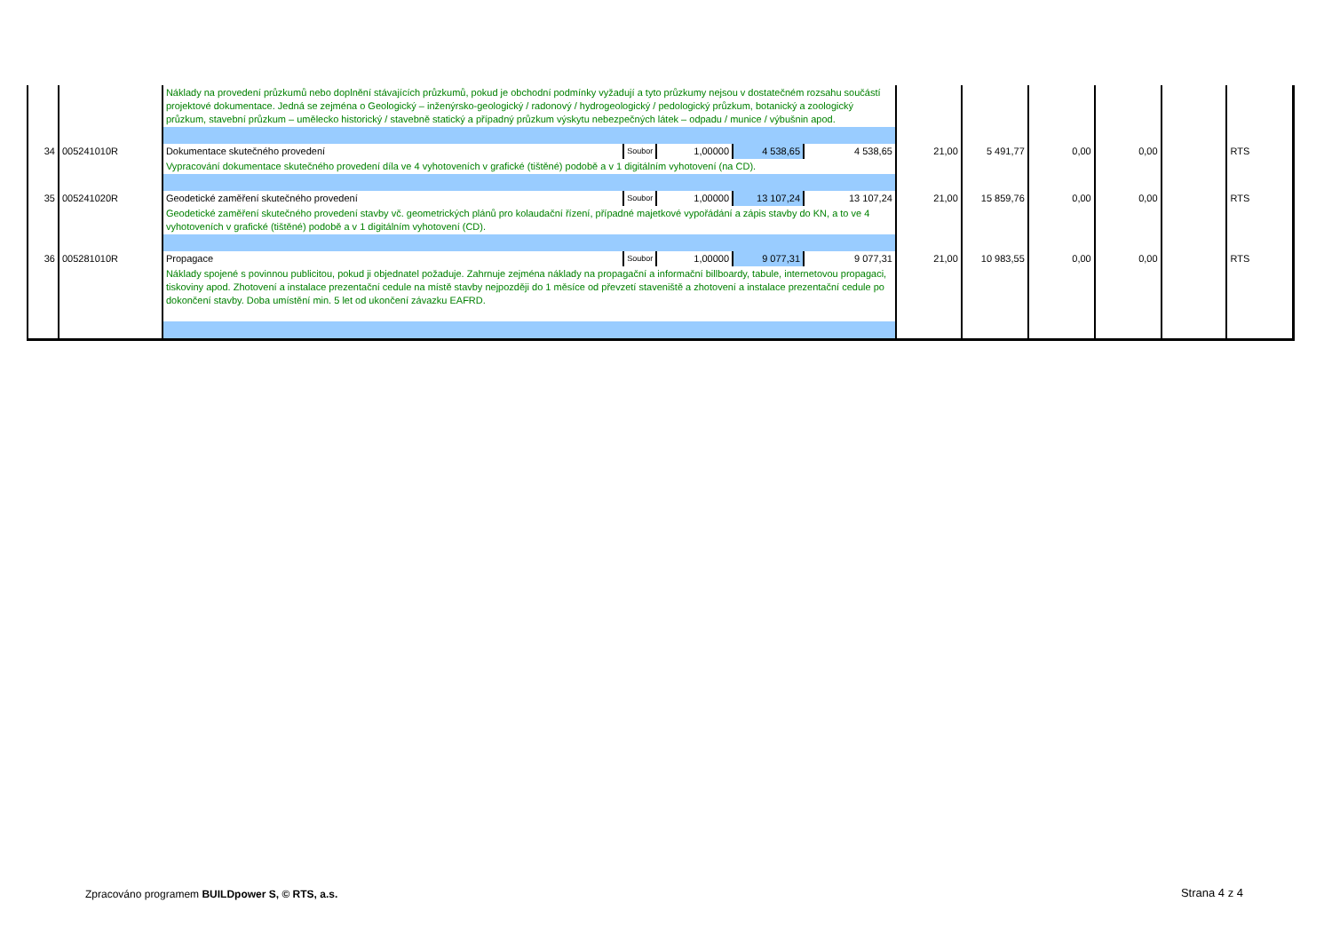| | | Náklady na provedení průzkumů nebo doplnění stávajících průzkumů, pokud je obchodní podmínky vyžadují a tyto průzkumy nejsou v dostatečném rozsahu součástí projektové dokumentace. Jedná se zejména o Geologický – inženýrsko-geologický / radonový / hydrogeologický / pedologický průzkum, botanický a zoologický průzkum, stavební průzkum – umělecko historický / stavebně statický a případný průzkum výskytu nebezpečných látek – odpadu / munice / výbušnin apod. | | | | | | | | | | |
| 34 | 005241010R | Dokumentace skutečného provedení | Soubor | 1,00000 | 4 538,65 | 4 538,65 | 21,00 | 5 491,77 | 0,00 | 0,00 | | RTS |
| | | Vypracování dokumentace skutečného provedení díla ve 4 vyhotoveních v grafické (tištěné) podobě a v 1 digitálním vyhotovení (na CD). | | | | | | | | | | |
| 35 | 005241020R | Geodetické zaměření skutečného provedení | Soubor | 1,00000 | 13 107,24 | 13 107,24 | 21,00 | 15 859,76 | 0,00 | 0,00 | | RTS |
| | | Geodetické zaměření skutečného provedení stavby vč. geometrických plánů pro kolaudační řízení, případné majetkové vypořádání a zápis stavby do KN, a to ve 4 vyhotoveních v grafické (tištěné) podobě a v 1 digitálním vyhotovení (CD). | | | | | | | | | | |
| 36 | 005281010R | Propagace | Soubor | 1,00000 | 9 077,31 | 9 077,31 | 21,00 | 10 983,55 | 0,00 | 0,00 | | RTS |
| | | Náklady spojené s povinnou publicitou, pokud ji objednatel požaduje. Zahrnuje zejména náklady na propagační a informační billboardy, tabule, internetovou propagaci, tiskoviny apod. Zhotovení a instalace prezentační cedule na místě stavby nejpozději do 1 měsíce od převzetí staveniště a zhotovení a instalace prezentační cedule po dokončení stavby. Doba umístění min. 5 let od ukončení závazku EAFRD. | | | | | | | | | | |
Zpracováno programem BUILDpower S, © RTS, a.s.
Strana 4 z 4